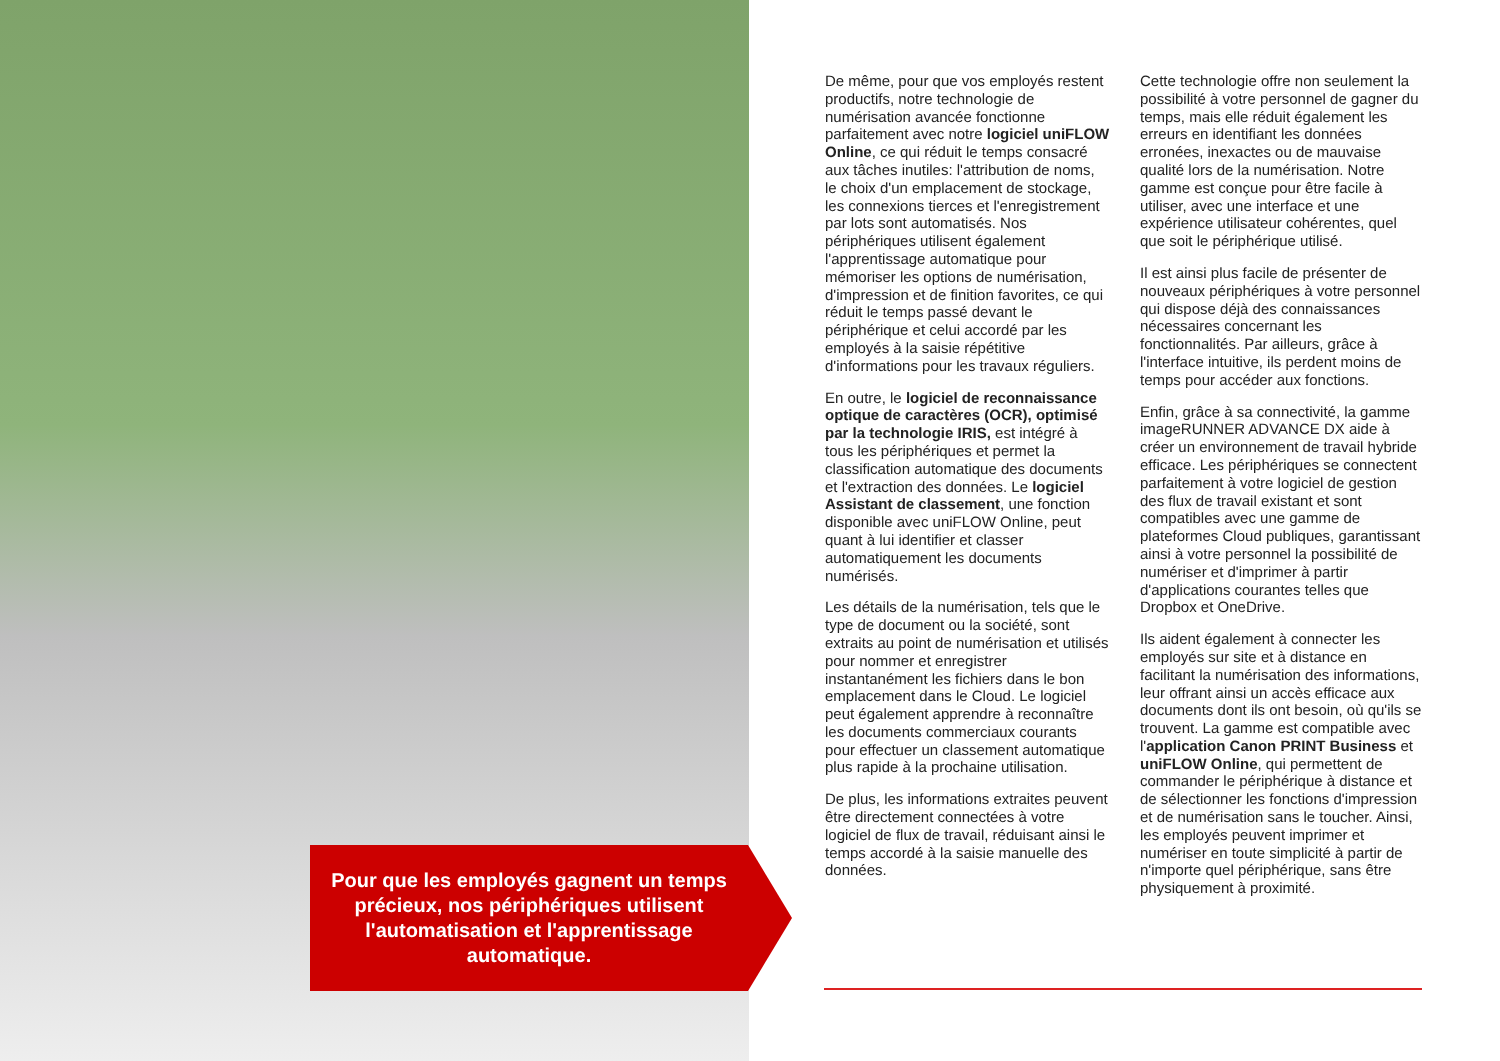Pour que les employés gagnent un temps précieux, nos périphériques utilisent l'automatisation et l'apprentissage automatique.
De même, pour que vos employés restent productifs, notre technologie de numérisation avancée fonctionne parfaitement avec notre logiciel uniFLOW Online, ce qui réduit le temps consacré aux tâches inutiles: l'attribution de noms, le choix d'un emplacement de stockage, les connexions tierces et l'enregistrement par lots sont automatisés. Nos périphériques utilisent également l'apprentissage automatique pour mémoriser les options de numérisation, d'impression et de finition favorites, ce qui réduit le temps passé devant le périphérique et celui accordé par les employés à la saisie répétitive d'informations pour les travaux réguliers.
En outre, le logiciel de reconnaissance optique de caractères (OCR), optimisé par la technologie IRIS, est intégré à tous les périphériques et permet la classification automatique des documents et l'extraction des données. Le logiciel Assistant de classement, une fonction disponible avec uniFLOW Online, peut quant à lui identifier et classer automatiquement les documents numérisés.
Les détails de la numérisation, tels que le type de document ou la société, sont extraits au point de numérisation et utilisés pour nommer et enregistrer instantanément les fichiers dans le bon emplacement dans le Cloud. Le logiciel peut également apprendre à reconnaître les documents commerciaux courants pour effectuer un classement automatique plus rapide à la prochaine utilisation.
De plus, les informations extraites peuvent être directement connectées à votre logiciel de flux de travail, réduisant ainsi le temps accordé à la saisie manuelle des données.
Cette technologie offre non seulement la possibilité à votre personnel de gagner du temps, mais elle réduit également les erreurs en identifiant les données erronées, inexactes ou de mauvaise qualité lors de la numérisation. Notre gamme est conçue pour être facile à utiliser, avec une interface et une expérience utilisateur cohérentes, quel que soit le périphérique utilisé.
Il est ainsi plus facile de présenter de nouveaux périphériques à votre personnel qui dispose déjà des connaissances nécessaires concernant les fonctionnalités. Par ailleurs, grâce à l'interface intuitive, ils perdent moins de temps pour accéder aux fonctions.
Enfin, grâce à sa connectivité, la gamme imageRUNNER ADVANCE DX aide à créer un environnement de travail hybride efficace. Les périphériques se connectent parfaitement à votre logiciel de gestion des flux de travail existant et sont compatibles avec une gamme de plateformes Cloud publiques, garantissant ainsi à votre personnel la possibilité de numériser et d'imprimer à partir d'applications courantes telles que Dropbox et OneDrive.
Ils aident également à connecter les employés sur site et à distance en facilitant la numérisation des informations, leur offrant ainsi un accès efficace aux documents dont ils ont besoin, où qu'ils se trouvent. La gamme est compatible avec l'application Canon PRINT Business et uniFLOW Online, qui permettent de commander le périphérique à distance et de sélectionner les fonctions d'impression et de numérisation sans le toucher. Ainsi, les employés peuvent imprimer et numériser en toute simplicité à partir de n'importe quel périphérique, sans être physiquement à proximité.